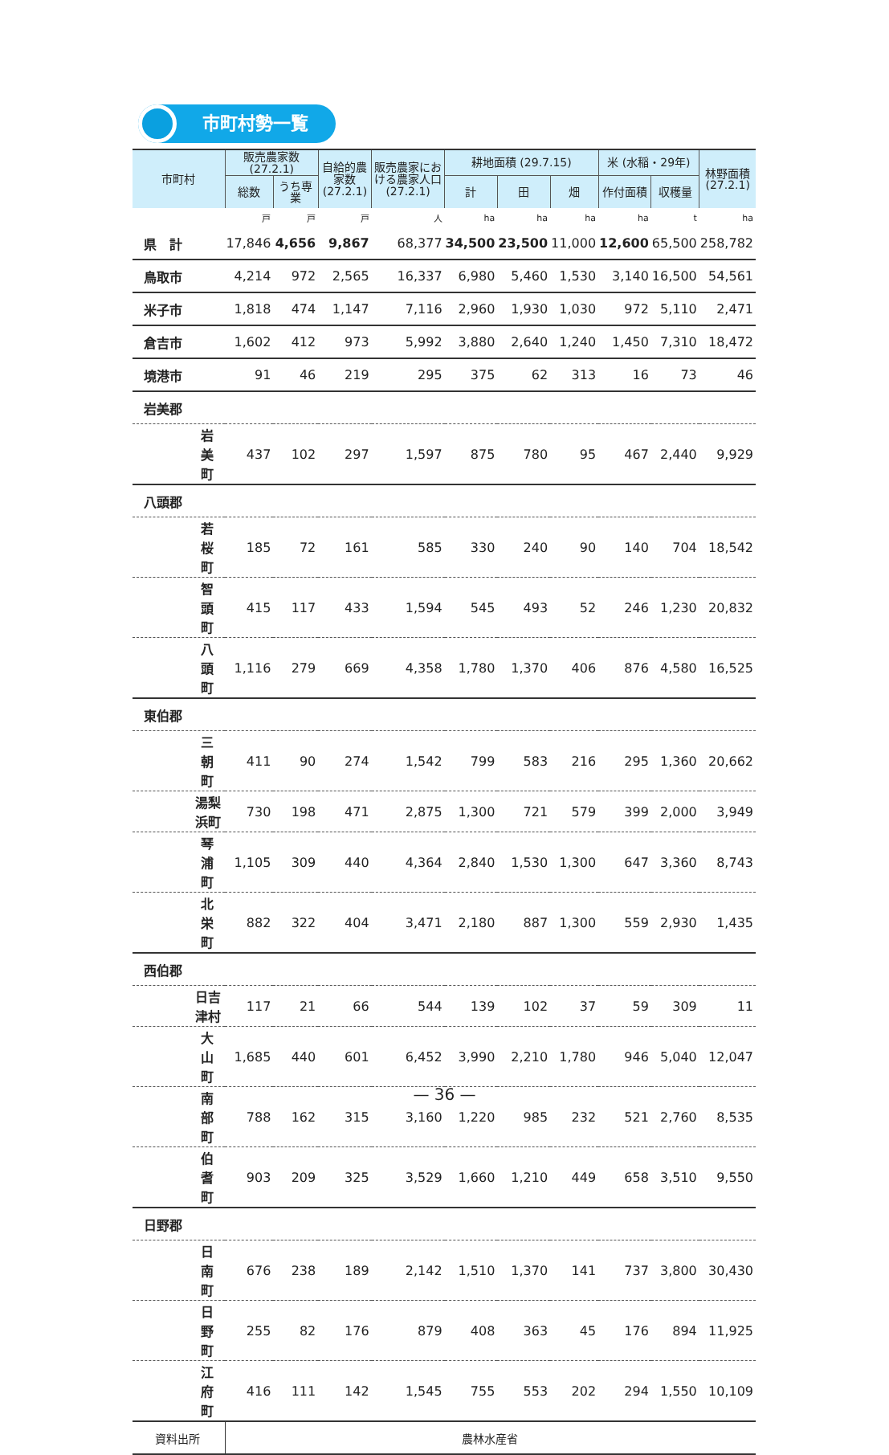市町村勢一覧
| 市町村 | 販売農家数 (27.2.1) | | 自給的農家数 (27.2.1) | 販売農家における農家人口 (27.2.1) | 耕地面積 (29.7.15) | | | 米 (水稲・29年) | | 林野面積 (27.2.1) |
| --- | --- | --- | --- | --- | --- | --- | --- | --- | --- | --- |
| | 総数 | うち専業 | | | 計 | 田 | 畑 | 作付面積 | 収穫量 | |
| | 戸 | 戸 | 戸 | 人 | ha | ha | ha | ha | t | ha |
| 県 計 | 17,846 | 4,656 | 9,867 | 68,377 | 34,500 | 23,500 | 11,000 | 12,600 | 65,500 | 258,782 |
| 鳥取市 | 4,214 | 972 | 2,565 | 16,337 | 6,980 | 5,460 | 1,530 | 3,140 | 16,500 | 54,561 |
| 米子市 | 1,818 | 474 | 1,147 | 7,116 | 2,960 | 1,930 | 1,030 | 972 | 5,110 | 2,471 |
| 倉吉市 | 1,602 | 412 | 973 | 5,992 | 3,880 | 2,640 | 1,240 | 1,450 | 7,310 | 18,472 |
| 境港市 | 91 | 46 | 219 | 295 | 375 | 62 | 313 | 16 | 73 | 46 |
| 岩美郡 | | | | | | | | | | |
| 岩美町 | 437 | 102 | 297 | 1,597 | 875 | 780 | 95 | 467 | 2,440 | 9,929 |
| 八頭郡 | | | | | | | | | | |
| 若桜町 | 185 | 72 | 161 | 585 | 330 | 240 | 90 | 140 | 704 | 18,542 |
| 智頭町 | 415 | 117 | 433 | 1,594 | 545 | 493 | 52 | 246 | 1,230 | 20,832 |
| 八頭町 | 1,116 | 279 | 669 | 4,358 | 1,780 | 1,370 | 406 | 876 | 4,580 | 16,525 |
| 東伯郡 | | | | | | | | | | |
| 三朝町 | 411 | 90 | 274 | 1,542 | 799 | 583 | 216 | 295 | 1,360 | 20,662 |
| 湯梨浜町 | 730 | 198 | 471 | 2,875 | 1,300 | 721 | 579 | 399 | 2,000 | 3,949 |
| 琴浦町 | 1,105 | 309 | 440 | 4,364 | 2,840 | 1,530 | 1,300 | 647 | 3,360 | 8,743 |
| 北栄町 | 882 | 322 | 404 | 3,471 | 2,180 | 887 | 1,300 | 559 | 2,930 | 1,435 |
| 西伯郡 | | | | | | | | | | |
| 日吉津村 | 117 | 21 | 66 | 544 | 139 | 102 | 37 | 59 | 309 | 11 |
| 大山町 | 1,685 | 440 | 601 | 6,452 | 3,990 | 2,210 | 1,780 | 946 | 5,040 | 12,047 |
| 南部町 | 788 | 162 | 315 | 3,160 | 1,220 | 985 | 232 | 521 | 2,760 | 8,535 |
| 伯耆町 | 903 | 209 | 325 | 3,529 | 1,660 | 1,210 | 449 | 658 | 3,510 | 9,550 |
| 日野郡 | | | | | | | | | | |
| 日南町 | 676 | 238 | 189 | 2,142 | 1,510 | 1,370 | 141 | 737 | 3,800 | 30,430 |
| 日野町 | 255 | 82 | 176 | 879 | 408 | 363 | 45 | 176 | 894 | 11,925 |
| 江府町 | 416 | 111 | 142 | 1,545 | 755 | 553 | 202 | 294 | 1,550 | 10,109 |
| 資料出所 | 農林水産省 | | | | | | | | | |
— 36 —